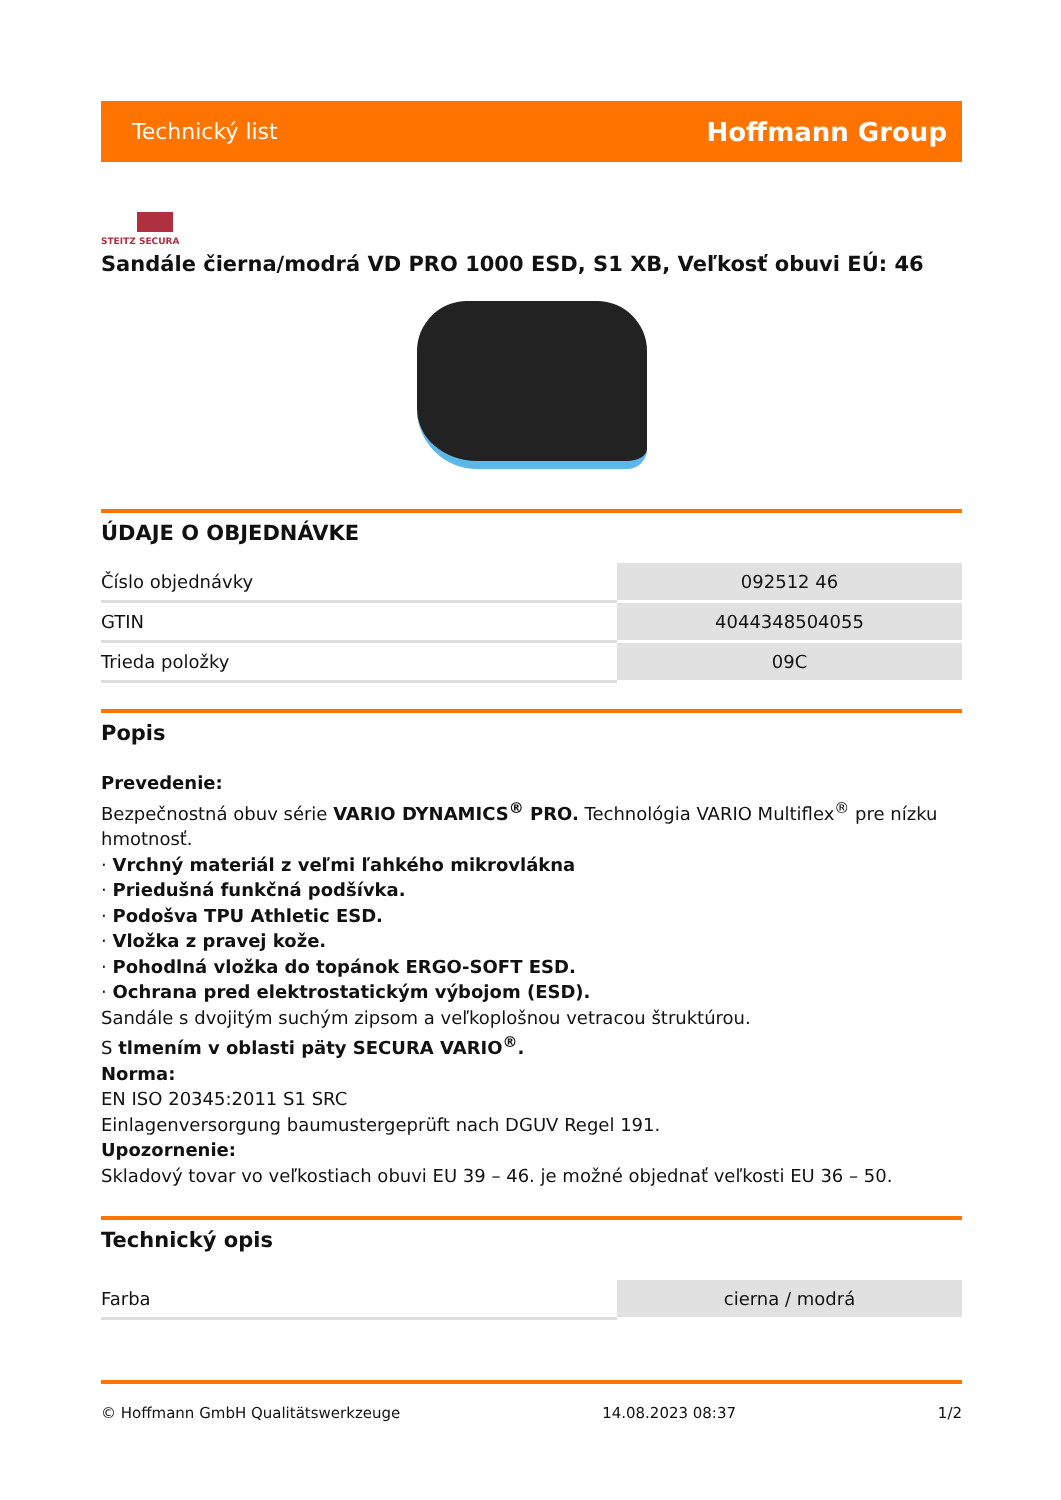Technický list Hoffmann Group
STEITZ SECURA
Sandále čierna/modrá VD PRO 1000 ESD, S1 XB, Veľkosť obuvi EÚ: 46
ÚDAJE O OBJEDNÁVKE
| Číslo objednávky | 092512 46 |
| GTIN | 4044348504055 |
| Trieda položky | 09C |
Popis
Prevedenie:
Bezpečnostná obuv série VARIO DYNAMICS<sup>®</sup> PRO. Technológia VARIO Multiflex<sup>®</sup> pre nízku hmotnosť.
· Vrchný materiál z veľmi ľahkého mikrovlákna
· Priedušná funkčná podšívka.
· Podošva TPU Athletic ESD.
· Vložka z pravej kože.
· Pohodlná vložka do topánok ERGO-SOFT ESD.
· Ochrana pred elektrostatickým výbojom (ESD).
Sandále s dvojitým suchým zipsom a veľkoplošnou vetracou štruktúrou.
S tlmením v oblasti päty SECURA VARIO<sup>®</sup>.
Norma:
EN ISO 20345:2011 S1 SRC
Einlagenversorgung baumustergeprüft nach DGUV Regel 191.
Upozornenie:
Skladový tovar vo veľkostiach obuvi EU 39 – 46. je možné objednať veľkosti EU 36 – 50.
Technický opis
| Farba | cierna / modrá |
© Hoffmann GmbH Qualitätswerkzeuge 14.08.2023 08:37 1/2